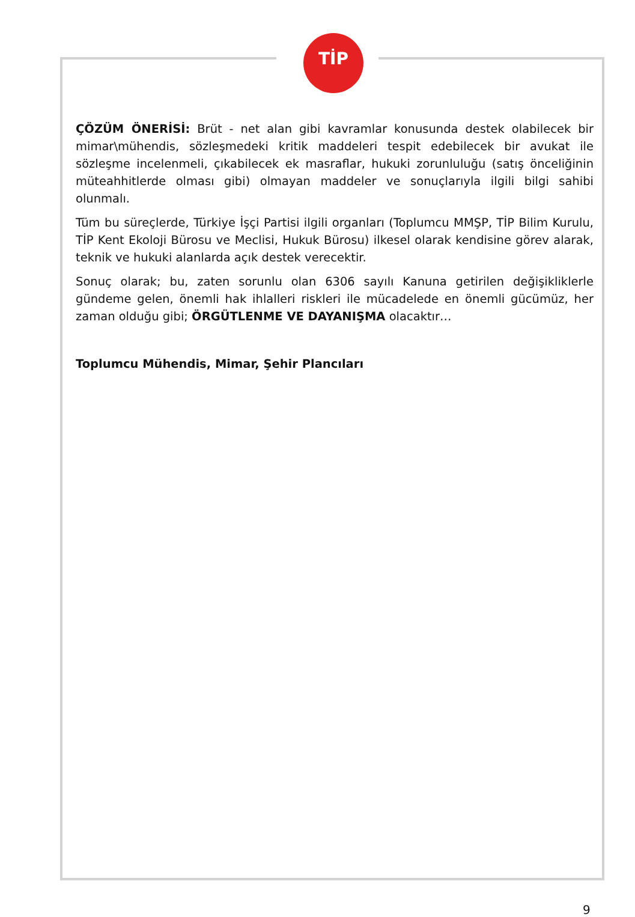TİP
ÇÖZÜM ÖNERİSİ: Brüt - net alan gibi kavramlar konusunda destek olabilecek bir mimar\mühendis, sözleşmedeki kritik maddeleri tespit edebilecek bir avukat ile sözleşme incelenmeli, çıkabilecek ek masraflar, hukuki zorunluluğu (satış önceliğinin müteahhitlerde olması gibi) olmayan maddeler ve sonuçlarıyla ilgili bilgi sahibi olunmalı.
Tüm bu süreçlerde, Türkiye İşçi Partisi ilgili organları (Toplumcu MMŞP, TİP Bilim Kurulu, TİP Kent Ekoloji Bürosu ve Meclisi, Hukuk Bürosu) ilkesel olarak kendisine görev alarak, teknik ve hukuki alanlarda açık destek verecektir.
Sonuç olarak; bu, zaten sorunlu olan 6306 sayılı Kanuna getirilen değişikliklerle gündeme gelen, önemli hak ihlalleri riskleri ile mücadelede en önemli gücümüz, her zaman olduğu gibi; ÖRGÜTLENME VE DAYANIŞMA olacaktır…
Toplumcu Mühendis, Mimar, Şehir Plancıları
9